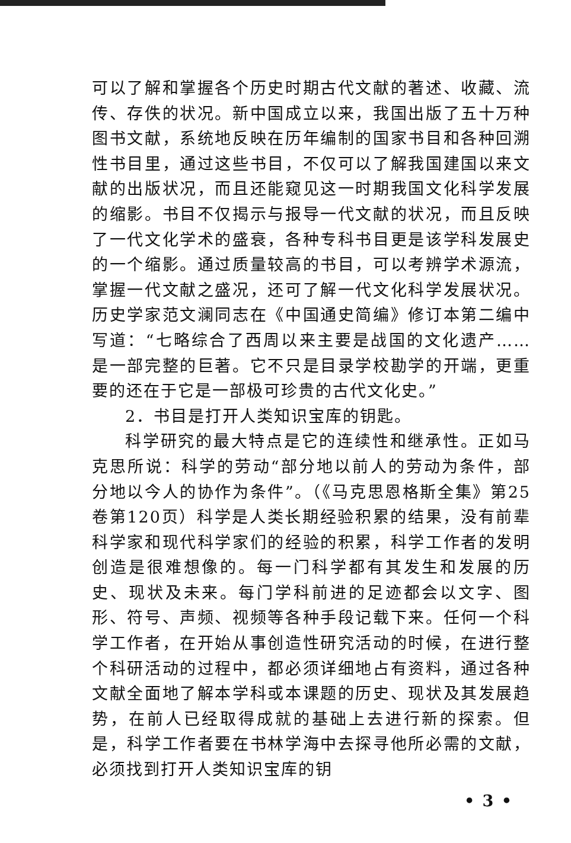可以了解和掌握各个历史时期古代文献的著述、收藏、流传、存佚的状况。新中国成立以来，我国出版了五十万种图书文献，系统地反映在历年编制的国家书目和各种回溯性书目里，通过这些书目，不仅可以了解我国建国以来文献的出版状况，而且还能窥见这一时期我国文化科学发展的缩影。书目不仅揭示与报导一代文献的状况，而且反映了一代文化学术的盛衰，各种专科书目更是该学科发展史的一个缩影。通过质量较高的书目，可以考辨学术源流，掌握一代文献之盛况，还可了解一代文化科学发展状况。历史学家范文澜同志在《中国通史简编》修订本第二编中写道：“七略综合了西周以来主要是战国的文化遗产……是一部完整的巨著。它不只是目录学校勘学的开端，更重要的还在于它是一部极可珍贵的古代文化史。”
2．书目是打开人类知识宝库的钥匙。
科学研究的最大特点是它的连续性和继承性。正如马克思所说：科学的劳动“部分地以前人的劳动为条件，部分地以今人的协作为条件”。（《马克思恩格斯全集》第25卷第120页）科学是人类长期经验积累的结果，没有前辈科学家和现代科学家们的经验的积累，科学工作者的发明创造是很难想像的。每一门科学都有其发生和发展的历史、现状及未来。每门学科前进的足迹都会以文字、图形、符号、声频、视频等各种手段记载下来。任何一个科学工作者，在开始从事创造性研究活动的时候，在进行整个科研活动的过程中，都必须详细地占有资料，通过各种文献全面地了解本学科或本课题的历史、现状及其发展趋势，在前人已经取得成就的基础上去进行新的探索。但是，科学工作者要在书林学海中去探寻他所必需的文献，必须找到打开人类知识宝库的钥
• 3 •